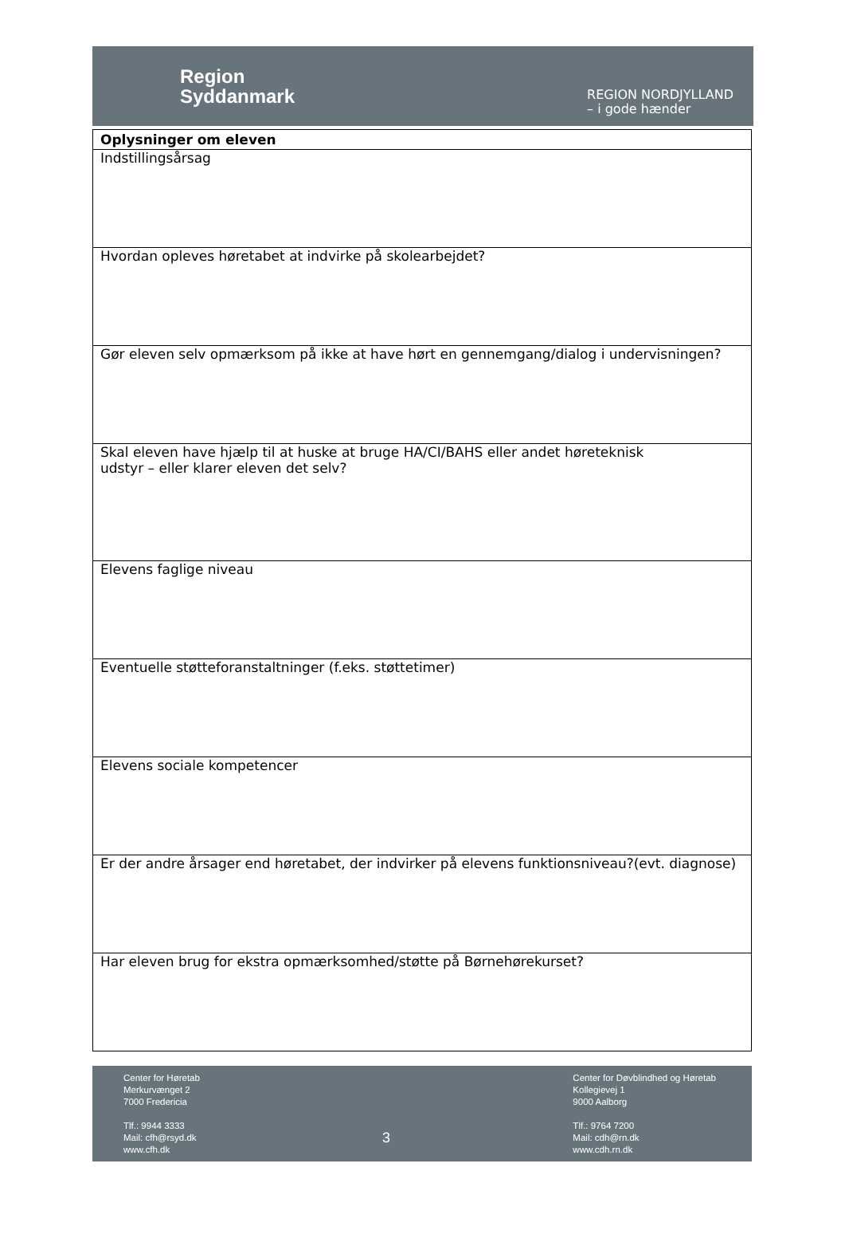Region
Syddanmark
REGION NORDJYLLAND
– i gode hænder
| Oplysninger om eleven |
| --- |
| Indstillingsårsag |
| Hvordan opleves høretabet at indvirke på skolearbejdet? |
| Gør eleven selv opmærksom på ikke at have hørt en gennemgang/dialog i undervisningen? |
| Skal eleven have hjælp til at huske at bruge HA/CI/BAHS eller andet høreteknisk udstyr – eller klarer eleven det selv? |
| Elevens faglige niveau |
| Eventuelle støtteforanstaltninger (f.eks. støttetimer) |
| Elevens sociale kompetencer |
| Er der andre årsager end høretabet, der indvirker på elevens funktionsniveau?(evt. diagnose) |
| Har eleven brug for ekstra opmærksomhed/støtte på Børnehørekurset? |
Center for Høretab
Merkurvænget 2
7000 Fredericia
Tlf.: 9944 3333
Mail: cfh@rsyd.dk
www.cfh.dk
3
Center for Døvblindhed og Høretab
Kollegievej 1
9000 Aalborg
Tlf.: 9764 7200
Mail: cdh@rn.dk
www.cdh.rn.dk